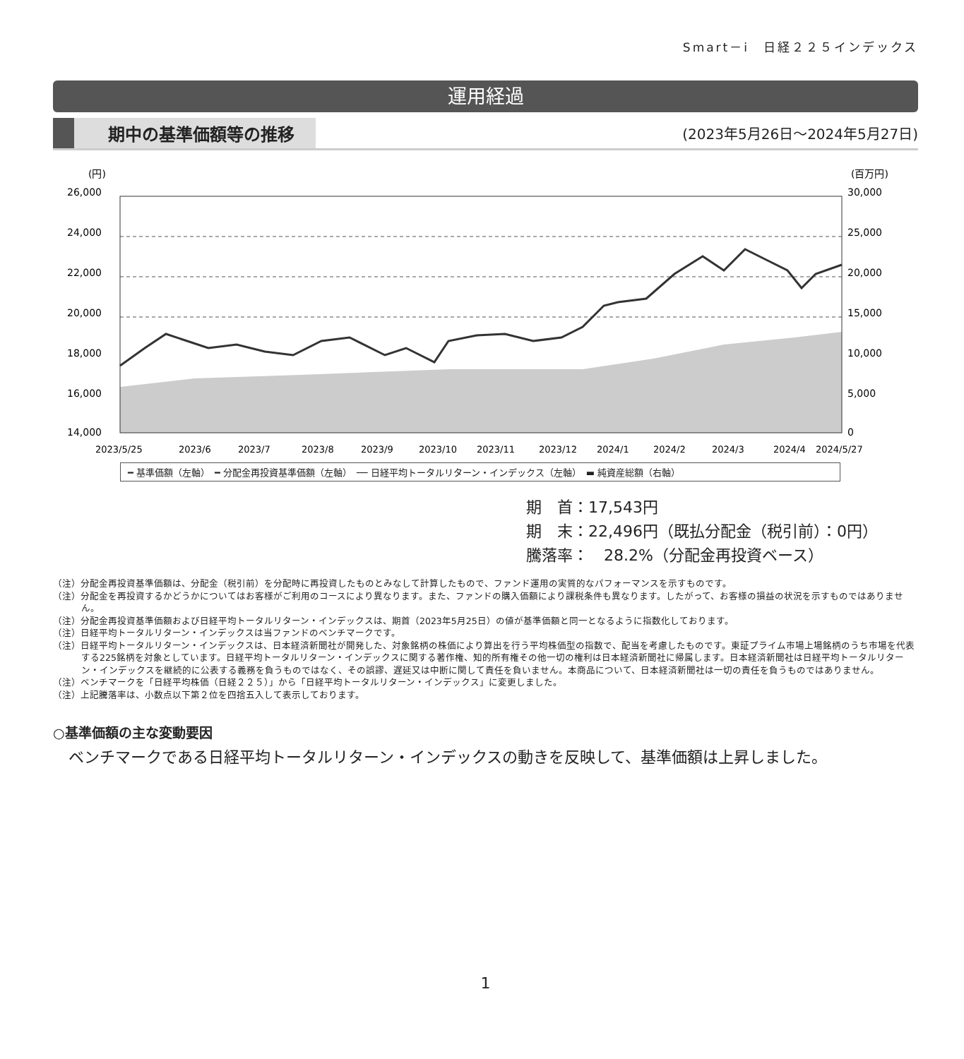Smart－i　日経２２５インデックス
運用経過
期中の基準価額等の推移
(2023年5月26日～2024年5月27日)
(円)
(百万円)
26,000
24,000
22,000
20,000
18,000
16,000
14,000
30,000
25,000
20,000
15,000
10,000
5,000
0
2023/5/25
2023/6
2023/7
2023/8
2023/9
2023/10
2023/11
2023/12
2024/1
2024/2
2024/3
2024/4
2024/5/27
━ 基準価額（左軸）　━ 分配金再投資基準価額（左軸）　── 日経平均トータルリターン・インデックス（左軸）　▬ 純資産総額（右軸）
期　首：17,543円
期　末：22,496円（既払分配金（税引前）：0円）
騰落率：　28.2%（分配金再投資ベース）
（注）分配金再投資基準価額は、分配金（税引前）を分配時に再投資したものとみなして計算したもので、ファンド運用の実質的なパフォーマンスを示すものです。
（注）分配金を再投資するかどうかについてはお客様がご利用のコースにより異なります。また、ファンドの購入価額により課税条件も異なります。したがって、お客様の損益の状況を示すものではありません。
（注）分配金再投資基準価額および日経平均トータルリターン・インデックスは、期首（2023年5月25日）の値が基準価額と同一となるように指数化しております。
（注）日経平均トータルリターン・インデックスは当ファンドのベンチマークです。
（注）日経平均トータルリターン・インデックスは、日本経済新聞社が開発した、対象銘柄の株価により算出を行う平均株価型の指数で、配当を考慮したものです。東証プライム市場上場銘柄のうち市場を代表する225銘柄を対象としています。日経平均トータルリターン・インデックスに関する著作権、知的所有権その他一切の権利は日本経済新聞社に帰属します。日本経済新聞社は日経平均トータルリターン・インデックスを継続的に公表する義務を負うものではなく、その誤謬、遅延又は中断に関して責任を負いません。本商品について、日本経済新聞社は一切の責任を負うものではありません。
（注）ベンチマークを「日経平均株価（日経２２５）」から「日経平均トータルリターン・インデックス」に変更しました。
（注）上記騰落率は、小数点以下第２位を四捨五入して表示しております。
○基準価額の主な変動要因
ベンチマークである日経平均トータルリターン・インデックスの動きを反映して、基準価額は上昇しました。
1